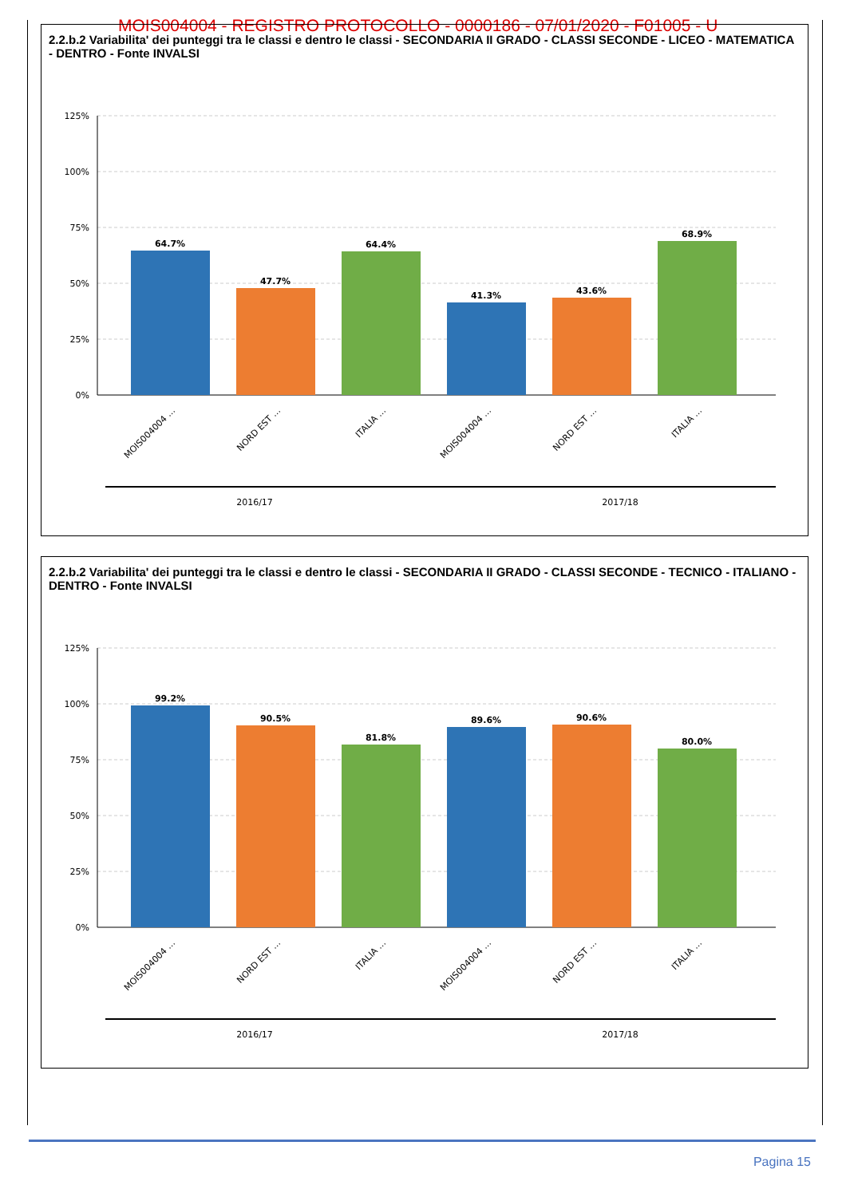MOIS004004 - REGISTRO PROTOCOLLO - 0000186 - 07/01/2020 - F01005 - U
2.2.b.2 Variabilita' dei punteggi tra le classi e dentro le classi - SECONDARIA II GRADO - CLASSI SECONDE - LICEO - MATEMATICA - DENTRO - Fonte INVALSI
125%
100%
75%
50%
25%
0%
64.7%
47.7%
64.4%
41.3%
43.6%
68.9%
MOIS004004 …
NORD EST …
ITALIA …
MOIS004004 …
NORD EST …
ITALIA …
2016/17
2017/18
2.2.b.2 Variabilita' dei punteggi tra le classi e dentro le classi - SECONDARIA II GRADO - CLASSI SECONDE - TECNICO - ITALIANO - DENTRO - Fonte INVALSI
125%
100%
75%
50%
25%
0%
99.2%
90.5%
81.8%
89.6%
90.6%
80.0%
MOIS004004 …
NORD EST …
ITALIA …
MOIS004004 …
NORD EST …
ITALIA …
2016/17
2017/18
Pagina 15